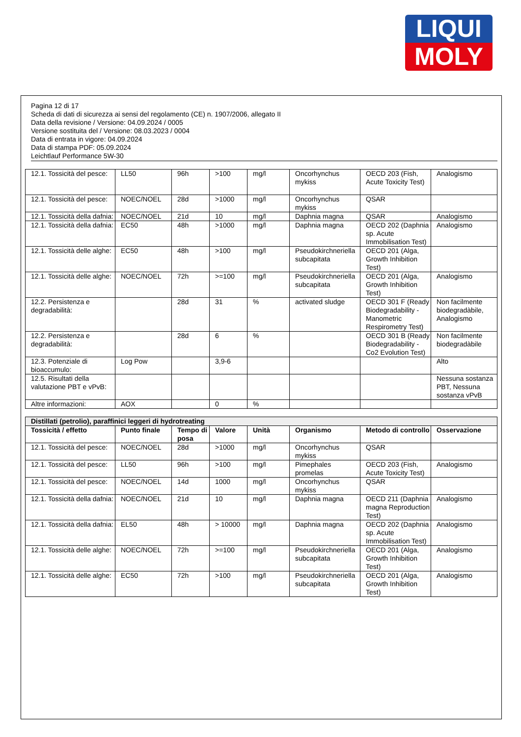LIQUI
MOLY
Pagina 12 di 17
Scheda di dati di sicurezza ai sensi del regolamento (CE) n. 1907/2006, allegato II
Data della revisione / Versione: 04.09.2024 / 0005
Versione sostituita del / Versione: 08.03.2023 / 0004
Data di entrata in vigore: 04.09.2024
Data di stampa PDF: 05.09.2024
Leichtlauf Performance 5W-30
| 12.1. Tossicità del pesce: | LL50 | 96h | >100 | mg/l | Oncorhynchus mykiss | OECD 203 (Fish, Acute Toxicity Test) | Analogismo |
| 12.1. Tossicità del pesce: | NOEC/NOEL | 28d | >1000 | mg/l | Oncorhynchus mykiss | QSAR | |
| 12.1. Tossicità della dafnia: | NOEC/NOEL | 21d | 10 | mg/l | Daphnia magna | QSAR | Analogismo |
| 12.1. Tossicità della dafnia: | EC50 | 48h | >1000 | mg/l | Daphnia magna | OECD 202 (Daphnia sp. Acute Immobilisation Test) | Analogismo |
| 12.1. Tossicità delle alghe: | EC50 | 48h | >100 | mg/l | Pseudokirchneriella subcapitata | OECD 201 (Alga, Growth Inhibition Test) | |
| 12.1. Tossicità delle alghe: | NOEC/NOEL | 72h | >=100 | mg/l | Pseudokirchneriella subcapitata | OECD 201 (Alga, Growth Inhibition Test) | Analogismo |
| 12.2. Persistenza e degradabilità: | | 28d | 31 | % | activated sludge | OECD 301 F (Ready Biodegradability - Manometric Respirometry Test) | Non facilmente biodegradàbile, Analogismo |
| 12.2. Persistenza e degradabilità: | | 28d | 6 | % | | OECD 301 B (Ready Biodegradability - Co2 Evolution Test) | Non facilmente biodegradàbile |
| 12.3. Potenziale di bioaccumulo: | Log Pow | | 3,9-6 | | | | Alto |
| 12.5. Risultati della valutazione PBT e vPvB: | | | | | | | Nessuna sostanza PBT, Nessuna sostanza vPvB |
| Altre informazioni: | AOX | | 0 | % | | | |
| Distillati (petrolio), paraffinici leggeri di hydrotreating | | | | | | | |
| --- | --- | --- | --- | --- | --- | --- | --- |
| Tossicità / effetto | Punto finale | Tempo di posa | Valore | Unità | Organismo | Metodo di controllo | Osservazione |
| 12.1. Tossicità del pesce: | NOEC/NOEL | 28d | >1000 | mg/l | Oncorhynchus mykiss | QSAR | |
| 12.1. Tossicità del pesce: | LL50 | 96h | >100 | mg/l | Pimephales promelas | OECD 203 (Fish, Acute Toxicity Test) | Analogismo |
| 12.1. Tossicità del pesce: | NOEC/NOEL | 14d | 1000 | mg/l | Oncorhynchus mykiss | QSAR | |
| 12.1. Tossicità della dafnia: | NOEC/NOEL | 21d | 10 | mg/l | Daphnia magna | OECD 211 (Daphnia magna Reproduction Test) | Analogismo |
| 12.1. Tossicità della dafnia: | EL50 | 48h | > 10000 | mg/l | Daphnia magna | OECD 202 (Daphnia sp. Acute Immobilisation Test) | Analogismo |
| 12.1. Tossicità delle alghe: | NOEC/NOEL | 72h | >=100 | mg/l | Pseudokirchneriella subcapitata | OECD 201 (Alga, Growth Inhibition Test) | Analogismo |
| 12.1. Tossicità delle alghe: | EC50 | 72h | >100 | mg/l | Pseudokirchneriella subcapitata | OECD 201 (Alga, Growth Inhibition Test) | Analogismo |